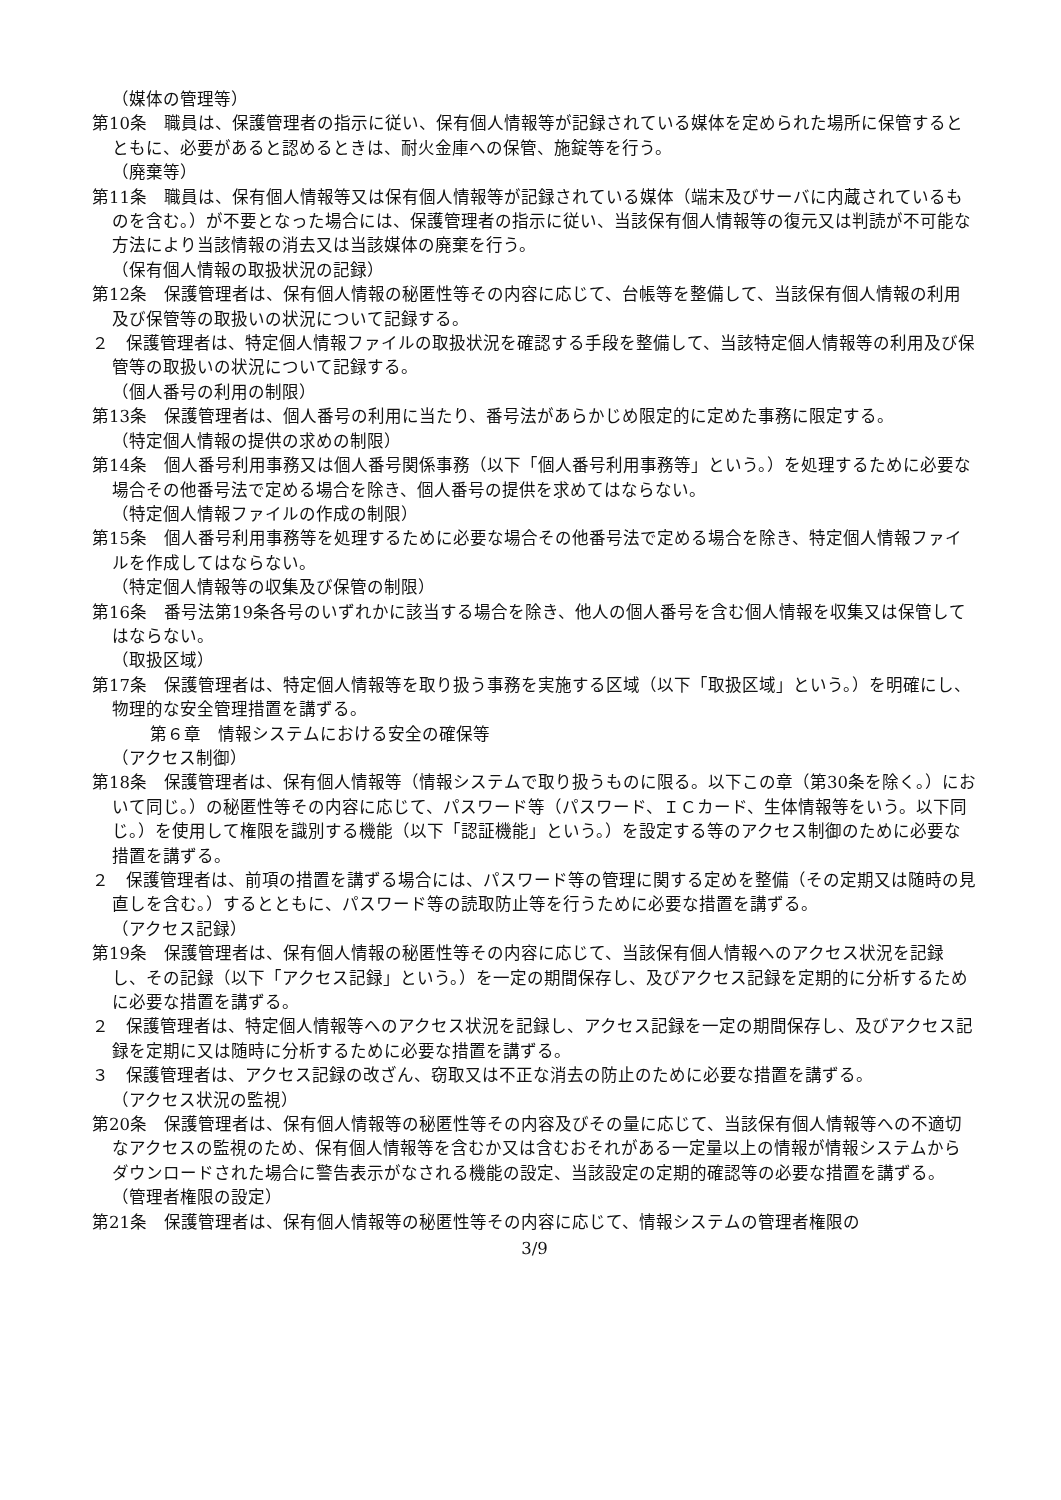（媒体の管理等）
第10条　職員は、保護管理者の指示に従い、保有個人情報等が記録されている媒体を定められた場所に保管するとともに、必要があると認めるときは、耐火金庫への保管、施錠等を行う。
（廃棄等）
第11条　職員は、保有個人情報等又は保有個人情報等が記録されている媒体（端末及びサーバに内蔵されているものを含む。）が不要となった場合には、保護管理者の指示に従い、当該保有個人情報等の復元又は判読が不可能な方法により当該情報の消去又は当該媒体の廃棄を行う。
（保有個人情報の取扱状況の記録）
第12条　保護管理者は、保有個人情報の秘匿性等その内容に応じて、台帳等を整備して、当該保有個人情報の利用及び保管等の取扱いの状況について記録する。
２　保護管理者は、特定個人情報ファイルの取扱状況を確認する手段を整備して、当該特定個人情報等の利用及び保管等の取扱いの状況について記録する。
（個人番号の利用の制限）
第13条　保護管理者は、個人番号の利用に当たり、番号法があらかじめ限定的に定めた事務に限定する。
（特定個人情報の提供の求めの制限）
第14条　個人番号利用事務又は個人番号関係事務（以下「個人番号利用事務等」という。）を処理するために必要な場合その他番号法で定める場合を除き、個人番号の提供を求めてはならない。
（特定個人情報ファイルの作成の制限）
第15条　個人番号利用事務等を処理するために必要な場合その他番号法で定める場合を除き、特定個人情報ファイルを作成してはならない。
（特定個人情報等の収集及び保管の制限）
第16条　番号法第19条各号のいずれかに該当する場合を除き、他人の個人番号を含む個人情報を収集又は保管してはならない。
（取扱区域）
第17条　保護管理者は、特定個人情報等を取り扱う事務を実施する区域（以下「取扱区域」という。）を明確にし、物理的な安全管理措置を講ずる。
第６章　情報システムにおける安全の確保等
（アクセス制御）
第18条　保護管理者は、保有個人情報等（情報システムで取り扱うものに限る。以下この章（第30条を除く。）において同じ。）の秘匿性等その内容に応じて、パスワード等（パスワード、ＩＣカード、生体情報等をいう。以下同じ。）を使用して権限を識別する機能（以下「認証機能」という。）を設定する等のアクセス制御のために必要な措置を講ずる。
２　保護管理者は、前項の措置を講ずる場合には、パスワード等の管理に関する定めを整備（その定期又は随時の見直しを含む。）するとともに、パスワード等の読取防止等を行うために必要な措置を講ずる。
（アクセス記録）
第19条　保護管理者は、保有個人情報の秘匿性等その内容に応じて、当該保有個人情報へのアクセス状況を記録し、その記録（以下「アクセス記録」という。）を一定の期間保存し、及びアクセス記録を定期的に分析するために必要な措置を講ずる。
２　保護管理者は、特定個人情報等へのアクセス状況を記録し、アクセス記録を一定の期間保存し、及びアクセス記録を定期に又は随時に分析するために必要な措置を講ずる。
３　保護管理者は、アクセス記録の改ざん、窃取又は不正な消去の防止のために必要な措置を講ずる。
（アクセス状況の監視）
第20条　保護管理者は、保有個人情報等の秘匿性等その内容及びその量に応じて、当該保有個人情報等への不適切なアクセスの監視のため、保有個人情報等を含むか又は含むおそれがある一定量以上の情報が情報システムからダウンロードされた場合に警告表示がなされる機能の設定、当該設定の定期的確認等の必要な措置を講ずる。
（管理者権限の設定）
第21条　保護管理者は、保有個人情報等の秘匿性等その内容に応じて、情報システムの管理者権限の
3/9